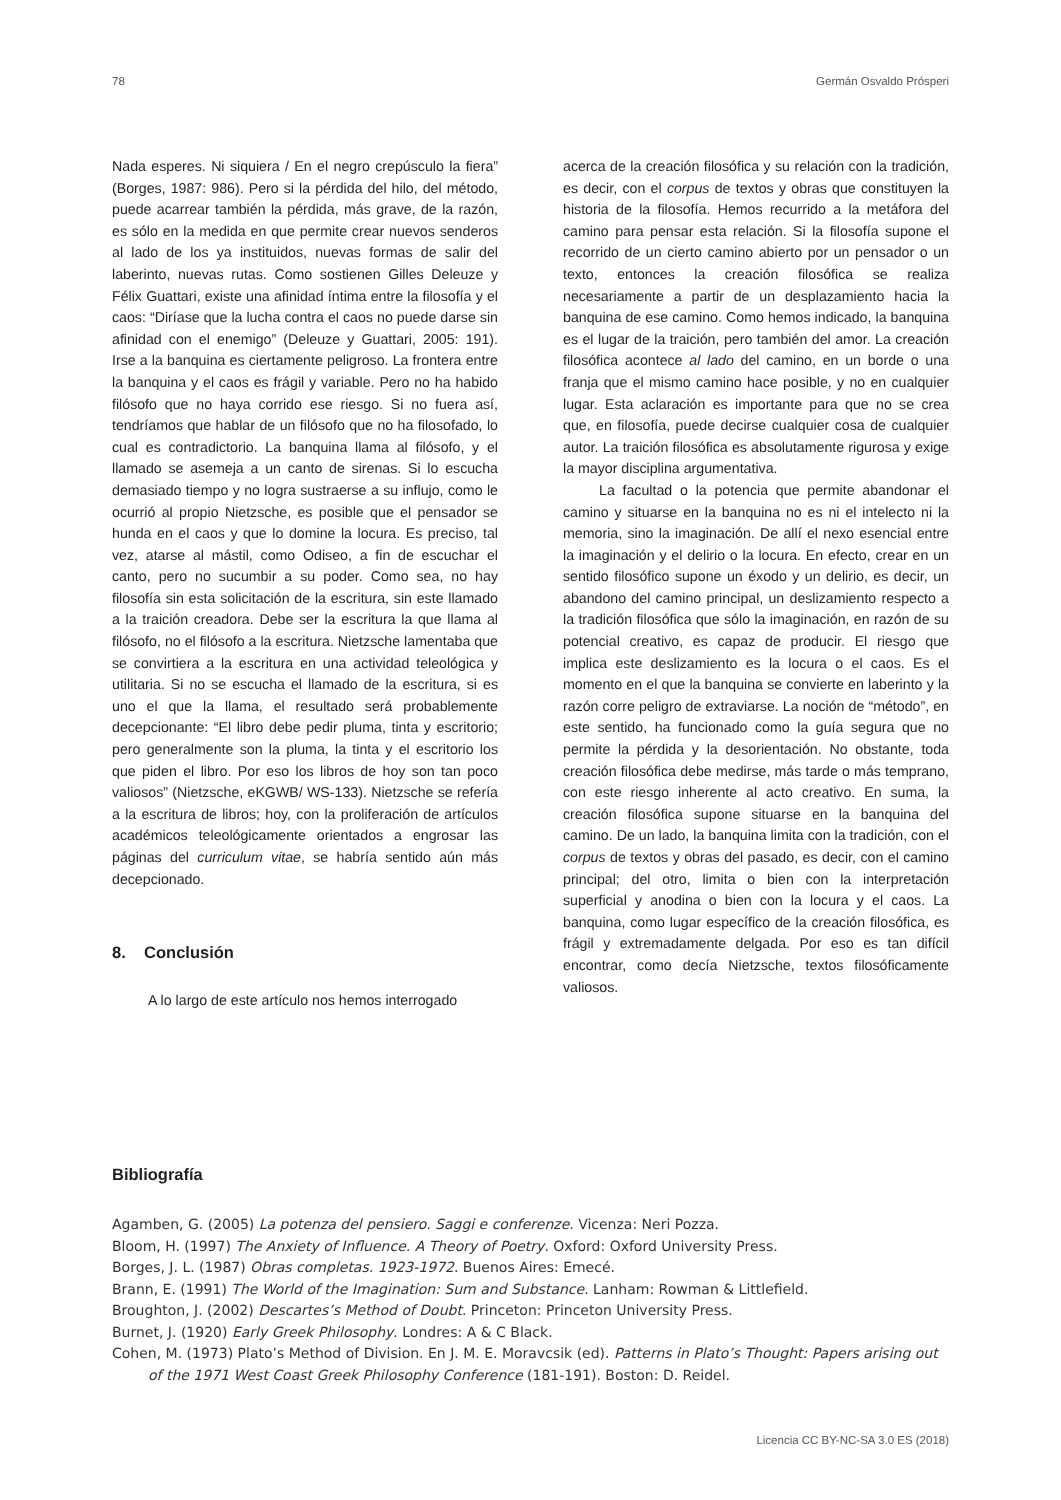78 Germán Osvaldo Prósperi
Nada esperes. Ni siquiera / En el negro crepúsculo la fiera” (Borges, 1987: 986). Pero si la pérdida del hilo, del método, puede acarrear también la pérdida, más grave, de la razón, es sólo en la medida en que permite crear nuevos senderos al lado de los ya instituidos, nuevas formas de salir del laberinto, nuevas rutas. Como sostienen Gilles Deleuze y Félix Guattari, existe una afinidad íntima entre la filosofía y el caos: “Diríase que la lucha contra el caos no puede darse sin afinidad con el enemigo” (Deleuze y Guattari, 2005: 191). Irse a la banquina es ciertamente peligroso. La frontera entre la banquina y el caos es frágil y variable. Pero no ha habido filósofo que no haya corrido ese riesgo. Si no fuera así, tendríamos que hablar de un filósofo que no ha filosofado, lo cual es contradictorio. La banquina llama al filósofo, y el llamado se asemeja a un canto de sirenas. Si lo escucha demasiado tiempo y no logra sustraerse a su influjo, como le ocurrió al propio Nietzsche, es posible que el pensador se hunda en el caos y que lo domine la locura. Es preciso, tal vez, atarse al mástil, como Odiseo, a fin de escuchar el canto, pero no sucumbir a su poder. Como sea, no hay filosofía sin esta solicitación de la escritura, sin este llamado a la traición creadora. Debe ser la escritura la que llama al filósofo, no el filósofo a la escritura. Nietzsche lamentaba que se convirtiera a la escritura en una actividad teleológica y utilitaria. Si no se escucha el llamado de la escritura, si es uno el que la llama, el resultado será probablemente decepcionante: “El libro debe pedir pluma, tinta y escritorio; pero generalmente son la pluma, la tinta y el escritorio los que piden el libro. Por eso los libros de hoy son tan poco valiosos” (Nietzsche, eKGWB/ WS-133). Nietzsche se refería a la escritura de libros; hoy, con la proliferación de artículos académicos teleológicamente orientados a engrosar las páginas del curriculum vitae, se habría sentido aún más decepcionado.
8. Conclusión
A lo largo de este artículo nos hemos interrogado
acerca de la creación filosófica y su relación con la tradición, es decir, con el corpus de textos y obras que constituyen la historia de la filosofía. Hemos recurrido a la metáfora del camino para pensar esta relación. Si la filosofía supone el recorrido de un cierto camino abierto por un pensador o un texto, entonces la creación filosófica se realiza necesariamente a partir de un desplazamiento hacia la banquina de ese camino. Como hemos indicado, la banquina es el lugar de la traición, pero también del amor. La creación filosófica acontece al lado del camino, en un borde o una franja que el mismo camino hace posible, y no en cualquier lugar. Esta aclaración es importante para que no se crea que, en filosofía, puede decirse cualquier cosa de cualquier autor. La traición filosófica es absolutamente rigurosa y exige la mayor disciplina argumentativa.
La facultad o la potencia que permite abandonar el camino y situarse en la banquina no es ni el intelecto ni la memoria, sino la imaginación. De allí el nexo esencial entre la imaginación y el delirio o la locura. En efecto, crear en un sentido filosófico supone un éxodo y un delirio, es decir, un abandono del camino principal, un deslizamiento respecto a la tradición filosófica que sólo la imaginación, en razón de su potencial creativo, es capaz de producir. El riesgo que implica este deslizamiento es la locura o el caos. Es el momento en el que la banquina se convierte en laberinto y la razón corre peligro de extraviarse. La noción de “método”, en este sentido, ha funcionado como la guía segura que no permite la pérdida y la desorientación. No obstante, toda creación filosófica debe medirse, más tarde o más temprano, con este riesgo inherente al acto creativo. En suma, la creación filosófica supone situarse en la banquina del camino. De un lado, la banquina limita con la tradición, con el corpus de textos y obras del pasado, es decir, con el camino principal; del otro, limita o bien con la interpretación superficial y anodina o bien con la locura y el caos. La banquina, como lugar específico de la creación filosófica, es frágil y extremadamente delgada. Por eso es tan difícil encontrar, como decía Nietzsche, textos filosóficamente valiosos.
Bibliografía
Agamben, G. (2005) La potenza del pensiero. Saggi e conferenze. Vicenza: Neri Pozza.
Bloom, H. (1997) The Anxiety of Influence. A Theory of Poetry. Oxford: Oxford University Press.
Borges, J. L. (1987) Obras completas. 1923-1972. Buenos Aires: Emecé.
Brann, E. (1991) The World of the Imagination: Sum and Substance. Lanham: Rowman & Littlefield.
Broughton, J. (2002) Descartes’s Method of Doubt. Princeton: Princeton University Press.
Burnet, J. (1920) Early Greek Philosophy. Londres: A & C Black.
Cohen, M. (1973) Plato’s Method of Division. En J. M. E. Moravcsik (ed). Patterns in Plato’s Thought: Papers arising out of the 1971 West Coast Greek Philosophy Conference (181-191). Boston: D. Reidel.
Licencia CC BY-NC-SA 3.0 ES (2018)